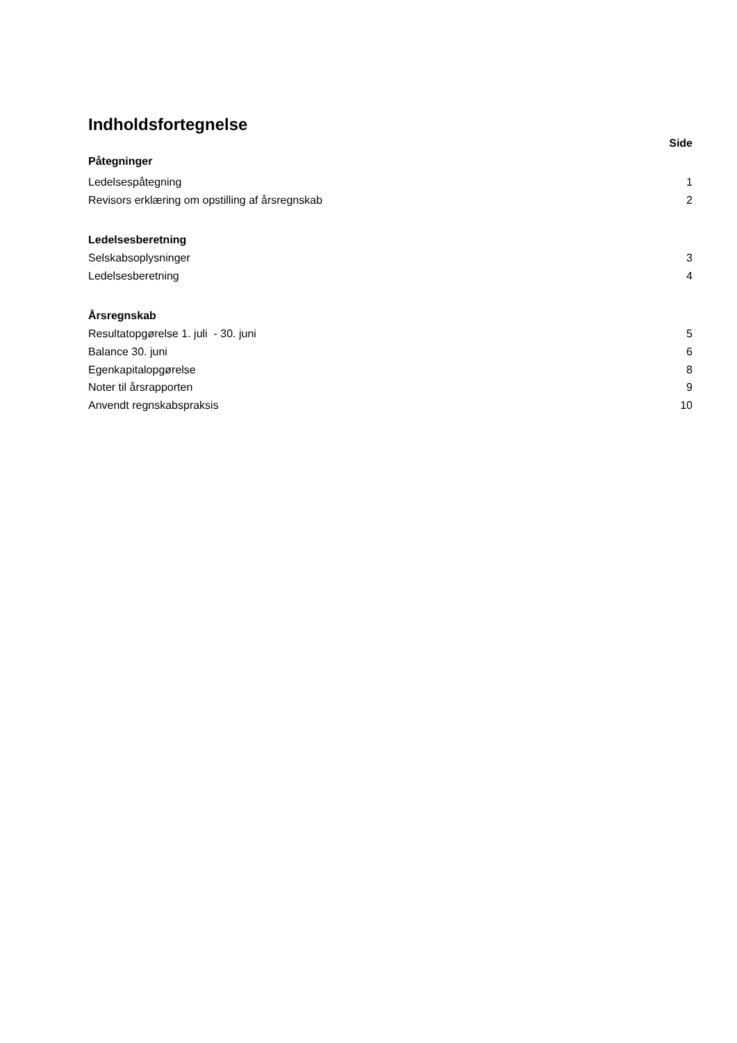Indholdsfortegnelse
Side
Påtegninger
Ledelsespåtegning 1
Revisors erklæring om opstilling af årsregnskab 2
Ledelsesberetning
Selskabsoplysninger 3
Ledelsesberetning 4
Årsregnskab
Resultatopgørelse 1. juli - 30. juni 5
Balance 30. juni 6
Egenkapitalopgørelse 8
Noter til årsrapporten 9
Anvendt regnskabspraksis 10